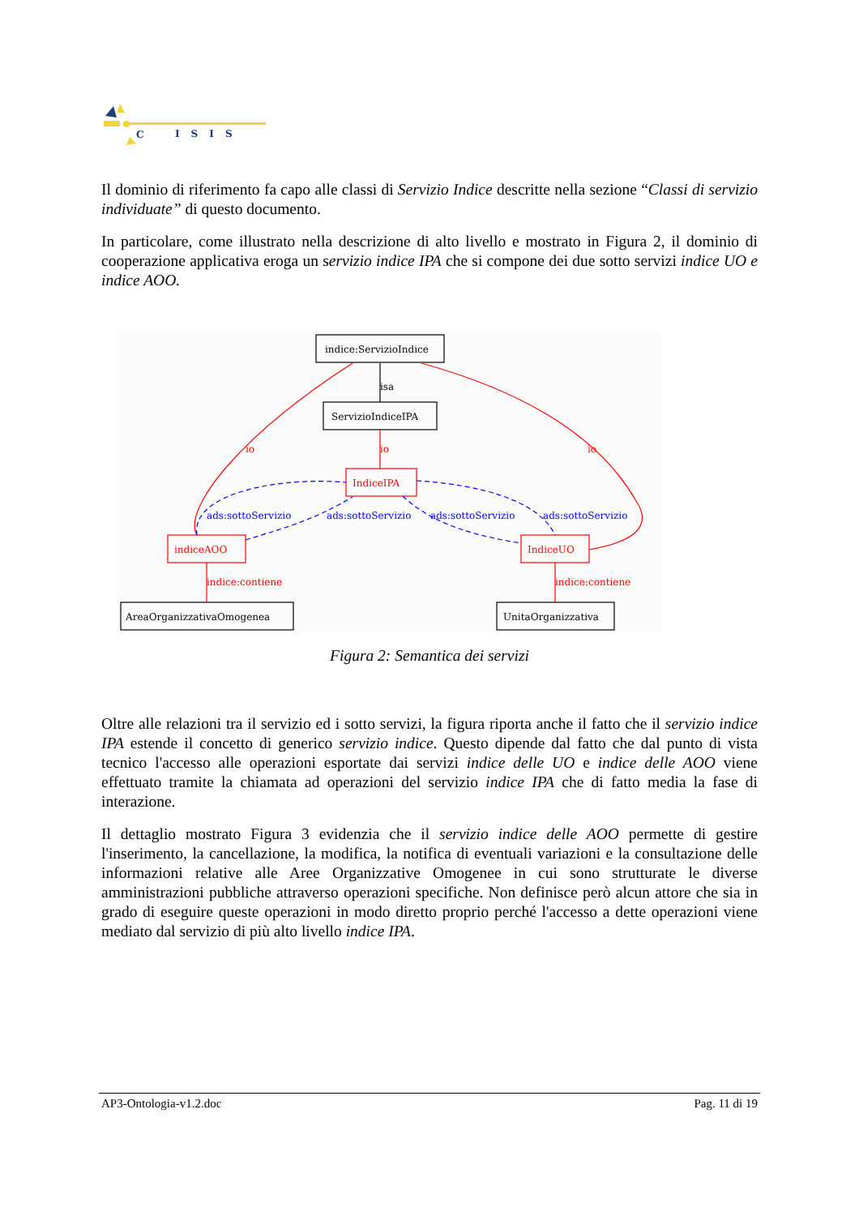C
ISIS
Il dominio di riferimento fa capo alle classi di Servizio Indice descritte nella sezione “Classi di servizio individuate” di questo documento.
In particolare, come illustrato nella descrizione di alto livello e mostrato in Figura 2, il dominio di cooperazione applicativa eroga un servizio indice IPA che si compone dei due sotto servizi indice UO e indice AOO.
indice:ServizioIndice
ServizioIndiceIPA
IndiceIPA
indiceAOO
IndiceUO
AreaOrganizzativaOmogenea
UnitaOrganizzativa
isa
io
io
io
ads:sottoServizio
ads:sottoServizio
ads:sottoServizio
ads:sottoServizio
indice:contiene
indice:contiene
Figura 2: Semantica dei servizi
Oltre alle relazioni tra il servizio ed i sotto servizi, la figura riporta anche il fatto che il servizio indice IPA estende il concetto di generico servizio indice. Questo dipende dal fatto che dal punto di vista tecnico l'accesso alle operazioni esportate dai servizi indice delle UO e indice delle AOO viene effettuato tramite la chiamata ad operazioni del servizio indice IPA che di fatto media la fase di interazione.
Il dettaglio mostrato Figura 3 evidenzia che il servizio indice delle AOO permette di gestire l'inserimento, la cancellazione, la modifica, la notifica di eventuali variazioni e la consultazione delle informazioni relative alle Aree Organizzative Omogenee in cui sono strutturate le diverse amministrazioni pubbliche attraverso operazioni specifiche. Non definisce però alcun attore che sia in grado di eseguire queste operazioni in modo diretto proprio perché l'accesso a dette operazioni viene mediato dal servizio di più alto livello indice IPA.
AP3-Ontologia-v1.2.doc Pag. 11 di 19